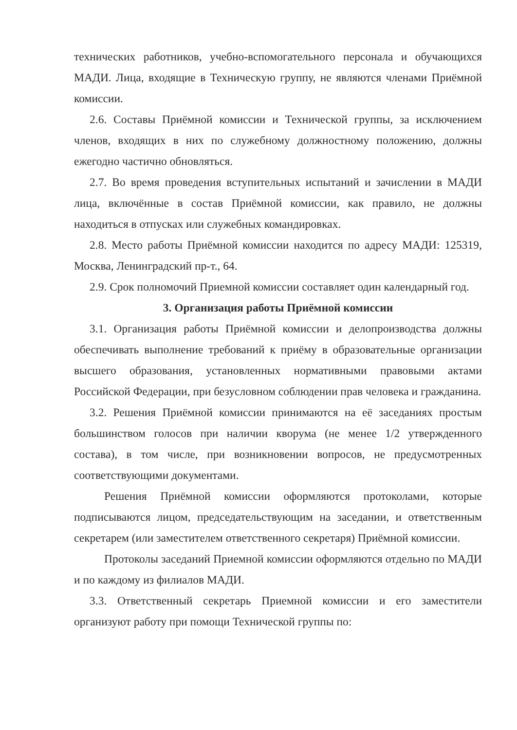технических работников, учебно-вспомогательного персонала и обучающихся МАДИ. Лица, входящие в Техническую группу, не являются членами Приёмной комиссии.
2.6. Составы Приёмной комиссии и Технической группы, за исключением членов, входящих в них по служебному должностному положению, должны ежегодно частично обновляться.
2.7. Во время проведения вступительных испытаний и зачислении в МАДИ лица, включённые в состав Приёмной комиссии, как правило, не должны находиться в отпусках или служебных командировках.
2.8. Место работы Приёмной комиссии находится по адресу МАДИ: 125319, Москва, Ленинградский пр-т., 64.
2.9. Срок полномочий Приемной комиссии составляет один календарный год.
3. Организация работы Приёмной комиссии
3.1. Организация работы Приёмной комиссии и делопроизводства должны обеспечивать выполнение требований к приёму в образовательные организации высшего образования, установленных нормативными правовыми актами Российской Федерации, при безусловном соблюдении прав человека и гражданина.
3.2. Решения Приёмной комиссии принимаются на её заседаниях простым большинством голосов при наличии кворума (не менее 1/2 утвержденного состава), в том числе, при возникновении вопросов, не предусмотренных соответствующими документами.
Решения Приёмной комиссии оформляются протоколами, которые подписываются лицом, председательствующим на заседании, и ответственным секретарем (или заместителем ответственного секретаря) Приёмной комиссии.
Протоколы заседаний Приемной комиссии оформляются отдельно по МАДИ и по каждому из филиалов МАДИ.
3.3. Ответственный секретарь Приемной комиссии и его заместители организуют работу при помощи Технической группы по: